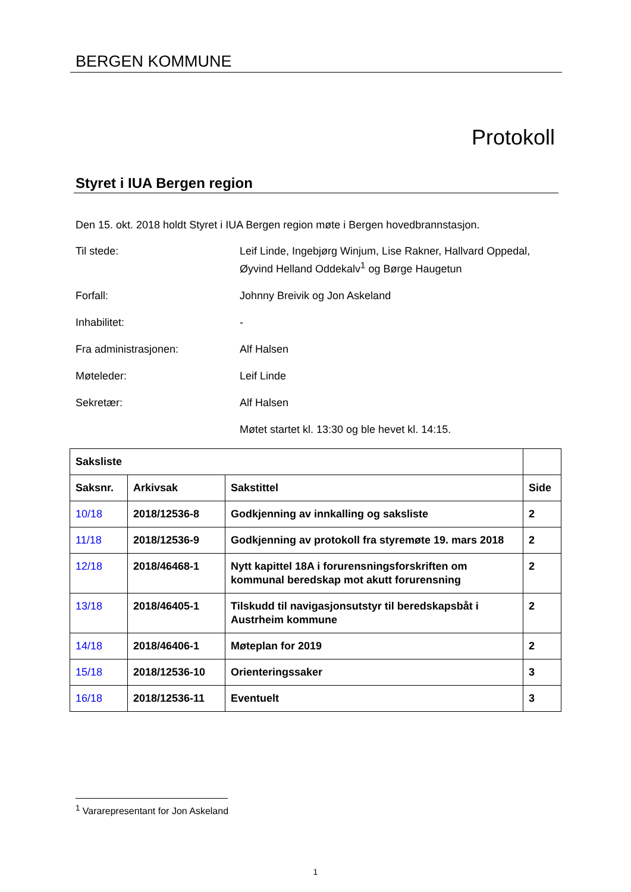BERGEN KOMMUNE
Protokoll
Styret i IUA Bergen region
Den 15. okt. 2018 holdt Styret i IUA Bergen region møte i Bergen hovedbrannstasjon.
Til stede: Leif Linde, Ingebjørg Winjum, Lise Rakner, Hallvard Oppedal, Øyvind Helland Oddekalv<sup>1</sup> og Børge Haugetun
Forfall: Johnny Breivik og Jon Askeland
Inhabilitet: -
Fra administrasjonen: Alf Halsen
Møteleder: Leif Linde
Sekretær: Alf Halsen
Møtet startet kl. 13:30 og ble hevet kl. 14:15.
| Saksliste | | | |
| --- | --- | --- | --- |
| Saksnr. | Arkivsak | Sakstittel | Side |
| 10/18 | 2018/12536-8 | Godkjenning av innkalling og saksliste | 2 |
| 11/18 | 2018/12536-9 | Godkjenning av protokoll fra styremøte 19. mars 2018 | 2 |
| 12/18 | 2018/46468-1 | Nytt kapittel 18A i forurensningsforskriften om kommunal beredskap mot akutt forurensning | 2 |
| 13/18 | 2018/46405-1 | Tilskudd til navigasjonsutstyr til beredskapsbåt i Austrheim kommune | 2 |
| 14/18 | 2018/46406-1 | Møteplan for 2019 | 2 |
| 15/18 | 2018/12536-10 | Orienteringssaker | 3 |
| 16/18 | 2018/12536-11 | Eventuelt | 3 |
<sup>1</sup> Vararepresentant for Jon Askeland
1